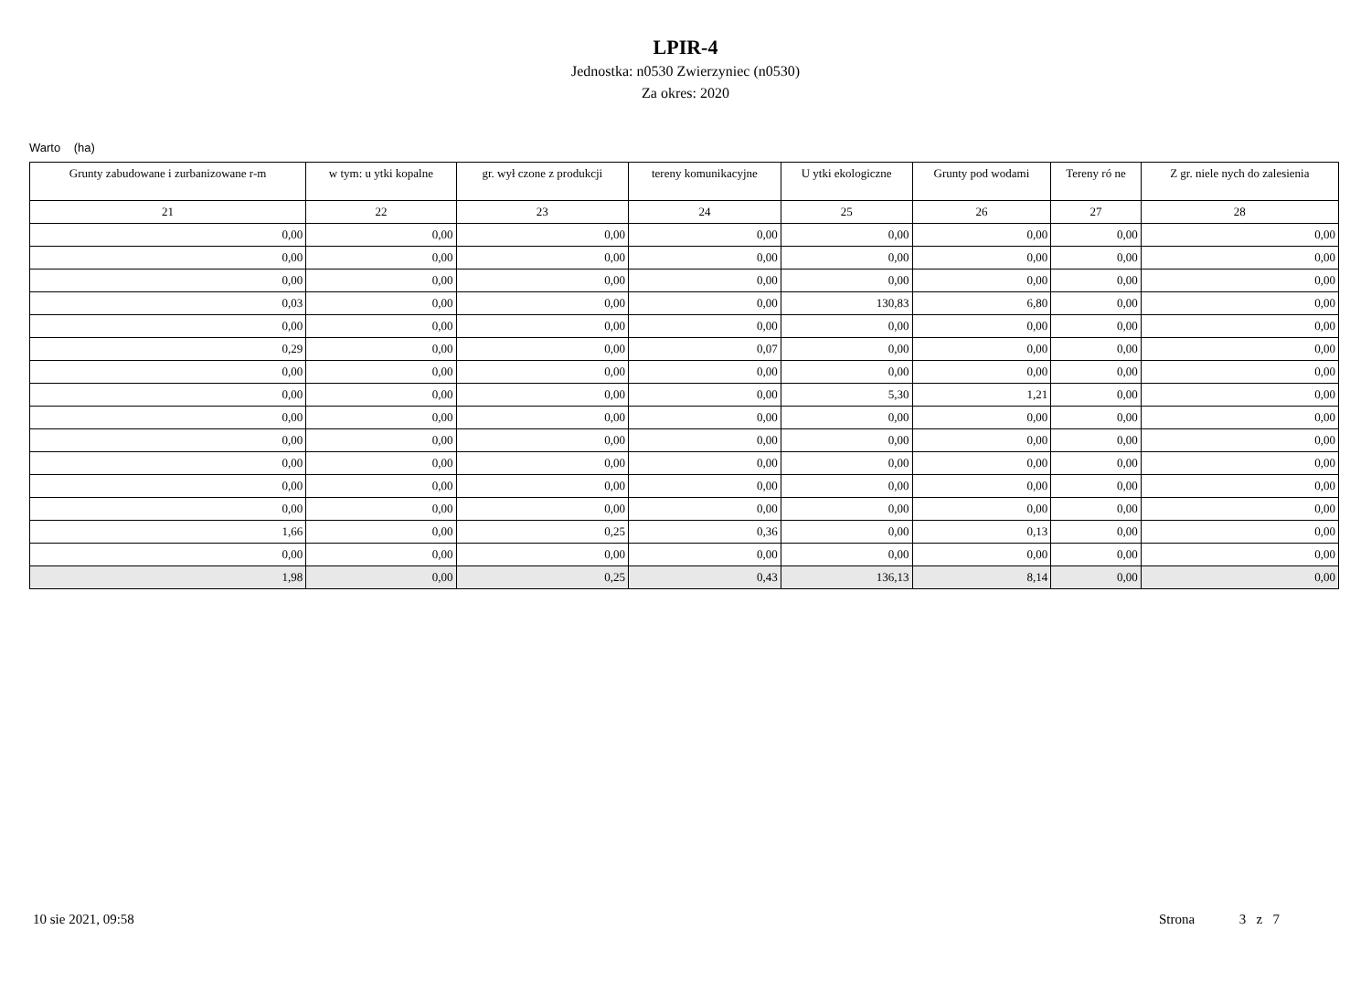LPIR-4
Jednostka: n0530 Zwierzyniec (n0530)
Za okres: 2020
Warto (ha)
| Grunty zabudowane i zurbanizowane r-m | w tym: u ytki kopalne | gr. wył czone z produkcji | tereny komunikacyjne | U ytki ekologiczne | Grunty pod wodami | Tereny ró ne | Z gr. niele nych do zalesienia |
| --- | --- | --- | --- | --- | --- | --- | --- |
| 21 | 22 | 23 | 24 | 25 | 26 | 27 | 28 |
| 0,00 | 0,00 | 0,00 | 0,00 | 0,00 | 0,00 | 0,00 | 0,00 |
| 0,00 | 0,00 | 0,00 | 0,00 | 0,00 | 0,00 | 0,00 | 0,00 |
| 0,00 | 0,00 | 0,00 | 0,00 | 0,00 | 0,00 | 0,00 | 0,00 |
| 0,03 | 0,00 | 0,00 | 0,00 | 130,83 | 6,80 | 0,00 | 0,00 |
| 0,00 | 0,00 | 0,00 | 0,00 | 0,00 | 0,00 | 0,00 | 0,00 |
| 0,29 | 0,00 | 0,00 | 0,07 | 0,00 | 0,00 | 0,00 | 0,00 |
| 0,00 | 0,00 | 0,00 | 0,00 | 0,00 | 0,00 | 0,00 | 0,00 |
| 0,00 | 0,00 | 0,00 | 0,00 | 5,30 | 1,21 | 0,00 | 0,00 |
| 0,00 | 0,00 | 0,00 | 0,00 | 0,00 | 0,00 | 0,00 | 0,00 |
| 0,00 | 0,00 | 0,00 | 0,00 | 0,00 | 0,00 | 0,00 | 0,00 |
| 0,00 | 0,00 | 0,00 | 0,00 | 0,00 | 0,00 | 0,00 | 0,00 |
| 0,00 | 0,00 | 0,00 | 0,00 | 0,00 | 0,00 | 0,00 | 0,00 |
| 0,00 | 0,00 | 0,00 | 0,00 | 0,00 | 0,00 | 0,00 | 0,00 |
| 1,66 | 0,00 | 0,25 | 0,36 | 0,00 | 0,13 | 0,00 | 0,00 |
| 0,00 | 0,00 | 0,00 | 0,00 | 0,00 | 0,00 | 0,00 | 0,00 |
| 1,98 | 0,00 | 0,25 | 0,43 | 136,13 | 8,14 | 0,00 | 0,00 |
10 sie 2021, 09:58 Strona 3 z 7